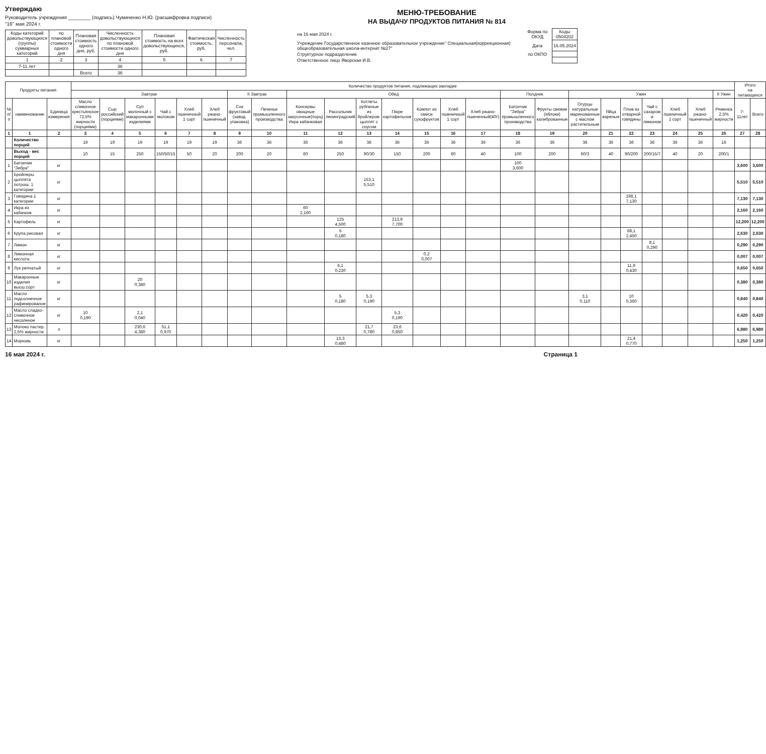Утверждаю
Руководитель учреждения ________ (подпись) Чумаченко Н.Ю. (расшифровка подписи)
"16" мая 2024 г.
| Коды категорий довольствующихся (группы) суммарных категорий | по плановой стоимости одного дня | Плановая стоимость одного дня, руб. | Численность довольствующихся по плановой стоимости одного дня | Плановая стоимость на всех довольствующихся, руб. | Фактическая стоимость, руб. | Численность персонала, чел. |
| --- | --- | --- | --- | --- | --- | --- |
| 1 | 2 | 3 | 4 | 5 | 6 | 7 |
| 7-11 лет | | | 36 | | | |
| | | Всего | 36 | | | |
МЕНЮ-ТРЕБОВАНИЕ
НА ВЫДАЧУ ПРОДУКТОВ ПИТАНИЯ № 814
| на 16 мая 2024 г. | Форма по ОКУД | Коды 0504202 |
| Учреждение Государственное казенное образовательное учреждение" Специальная(коррекционная) общеобразовательная школа-интернат №27" | Дата | 16.05.2024 |
| Структурное подразделение | по ОКПО | |
| Ответственное лицо Яворская И.В. | | |
| Продукты питания | | | Количество продуктов питания, подлежащих закладке | | | | | | | | | | | | | | | | | | | | | | | | Итого на питающихся | |
| --- | --- | --- | --- | --- | --- | --- | --- | --- | --- | --- | --- | --- | --- | --- | --- | --- | --- | --- | --- | --- | --- | --- | --- | --- | --- | --- | --- | --- |
| | | | Завтрак | | | | | | II Завтрак | | Обед | | | | | | | Полдник | | Ужин | | | | | | II Ужин | | |
| № п/п | наименование | Единица измерения | Масло сливочное крестьянское 72,5% жирности (порциями) | Сыр российский (порциями) | Суп молочный с макаронными изделиями | Чай с молоком | Хлеб пшеничный 1 сорт | Хлеб ржано-пшеничный | Сок фруктовый (завод. упаковка) | Печенье промышленного производства | Консервы овощные закусочные(порц) Икра кабачковая | Рассольник ленинградский | Котлеты рубленые из бройлеров-цыплят с соусом | Пюре картофельное | Компот из смеси сухофруктов | Хлеб пшеничный 1 сорт | Хлеб ржано-пшеничный(40г) | Батончик "Зебра" промышленного производства | Фрукты свежие (яблоки) калиброванные | Огурцы натуральные маринованные с маслом растительным | Яйца вареные | Плов из отварной говядины | Чай с сахаром и лимоном | Хлеб пшеничный 1 сорт | Хлеб ржано-пшеничный | Ряженка 2,5% жирности | 7-11лет | Всего |
| 1 | 1 | 2 | 3 | 4 | 5 | 6 | 7 | 8 | 9 | 10 | 11 | 12 | 13 | 14 | 15 | 16 | 17 | 18 | 19 | 20 | 21 | 22 | 23 | 24 | 25 | 26 | 27 | 28 |
| | Количество порций | | 19 | 19 | 19 | 19 | 19 | 19 | 36 | 36 | 36 | 36 | 36 | 36 | 36 | 36 | 36 | 36 | 36 | 36 | 36 | 36 | 36 | 36 | 36 | 16 | | |
| | Выход - вес порций | | 10 | 15 | 250 | 150/50/15 | 50 | 20 | 200 | 20 | 60 | 250 | 90/30 | 150 | 200 | 60 | 40 | 100 | 200 | 60/3 | 40 | 90/200 | 200/15/7 | 40 | 20 | 200/1 | | |
| 1 | Батончик "Зебра" | кг | | | | | | | | | | | | | | | | 100 3,600 | | | | | | | | | 3,600 | 3,600 |
| 2 | Бройлеры цыплята потрош. 1 категории | кг | | | | | | | | | | | 153,1 5,510 | | | | | | | | | | | | | | 5,510 | 5,510 |
| 3 | Говядина 1 категории | кг | | | | | | | | | | | | | | | | | | | | 198,1 7,130 | | | | | 7,130 | 7,130 |
| 4 | Икра из кабачков | кг | | | | | | | | | 60 2,160 | | | | | | | | | | | | | | | | 2,160 | 2,160 |
| 5 | Картофель | кг | | | | | | | | | | 125 4,500 | | 213,9 7,700 | | | | | | | | | | | | | 12,200 | 12,200 |
| 6 | Крупа рисовая | кг | | | | | | | | | | 5 0,180 | | | | | | | | | | 68,1 2,450 | | | | | 2,630 | 2,630 |
| 7 | Лимон | кг | | | | | | | | | | | | | | | | | | | | | 8,1 0,290 | | | | 0,290 | 0,290 |
| 8 | Лимонная кислота | кг | | | | | | | | | | | | | 0,2 0,007 | | | | | | | | | | | | 0,007 | 0,007 |
| 9 | Лук репчатый | кг | | | | | | | | | | 6,1 0,220 | | | | | | | | | | 11,9 0,430 | | | | | 0,650 | 0,650 |
| 10 | Макаронные изделия высш.сорт | кг | | | 20 0,380 | | | | | | | | | | | | | | | | | | | | | | 0,380 | 0,380 |
| 11 | Масло подсолнечное рафинированое | кг | | | | | | | | | | 5 0,180 | 5,3 0,190 | | | | | | | 3,1 0,110 | | 10 0,360 | | | | | 0,840 | 0,840 |
| 12 | Масло сладко-сливочное несоленое | кг | 10 0,190 | | 2,1 0,040 | | | | | | | | | 5,3 0,190 | | | | | | | | | | | | | 0,420 | 0,420 |
| 13 | Молоко пастер. 2,5% жирности | л | | | 230,6 4,380 | 51,1 0,970 | | | | | | | 21,7 0,780 | 23,6 0,850 | | | | | | | | | | | | | 6,980 | 6,980 |
| 14 | Морковь | кг | | | | | | | | | | 13,3 0,480 | | | | | | | | | | 21,4 0,770 | | | | | 1,250 | 1,250 |
16 мая 2024 г. Страница 1